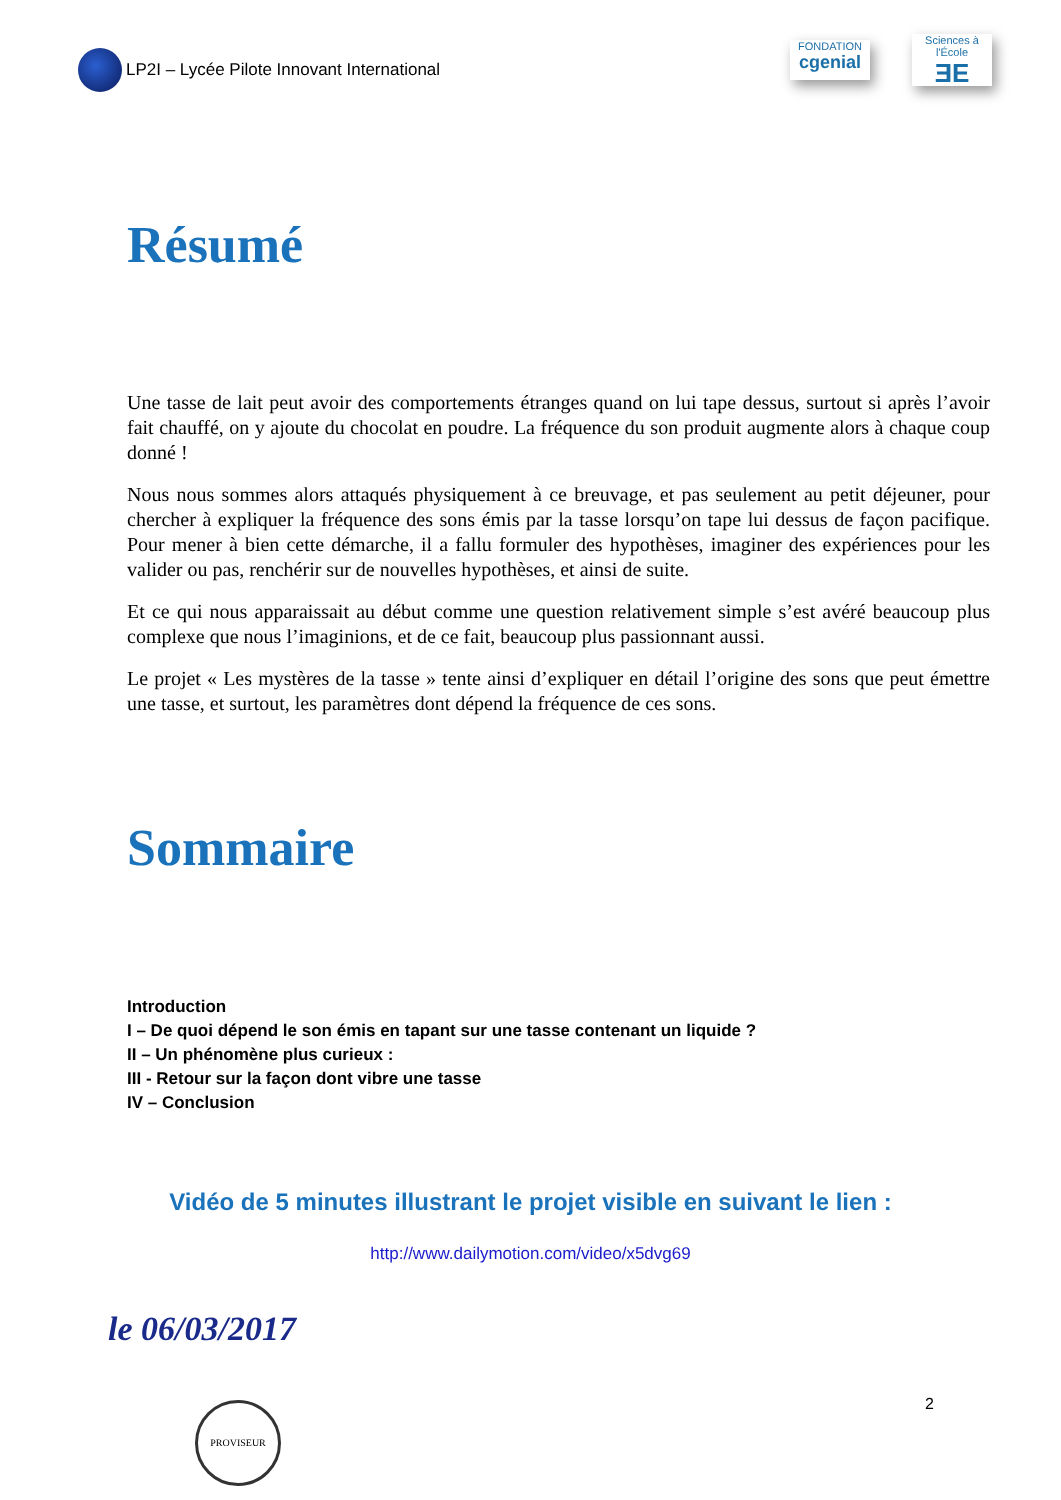LP2I – Lycée Pilote Innovant International
FONDATION
cgenial
Sciences à l'École
ƎE
Résumé
Une tasse de lait peut avoir des comportements étranges quand on lui tape dessus, surtout si après l’avoir fait chauffé, on y ajoute du chocolat en poudre. La fréquence du son produit augmente alors à chaque coup donné !
Nous nous sommes alors attaqués physiquement à ce breuvage, et pas seulement au petit déjeuner, pour chercher à expliquer la fréquence des sons émis par la tasse lorsqu’on tape lui dessus de façon pacifique. Pour mener à bien cette démarche, il a fallu formuler des hypothèses, imaginer des expériences pour les valider ou pas, renchérir sur de nouvelles hypothèses, et ainsi de suite.
Et ce qui nous apparaissait au début comme une question relativement simple s’est avéré beaucoup plus complexe que nous l’imaginions, et de ce fait, beaucoup plus passionnant aussi.
Le projet « Les mystères de la tasse » tente ainsi d’expliquer en détail l’origine des sons que peut émettre une tasse, et surtout, les paramètres dont dépend la fréquence de ces sons.
Sommaire
Introduction
I – De quoi dépend le son émis en tapant sur une tasse contenant un liquide ?
II – Un phénomène plus curieux :
III - Retour sur la façon dont vibre une tasse
IV – Conclusion
Vidéo de 5 minutes illustrant le projet visible en suivant le lien :
http://www.dailymotion.com/video/x5dvg69
le 06/03/2017
PROVISEUR 2